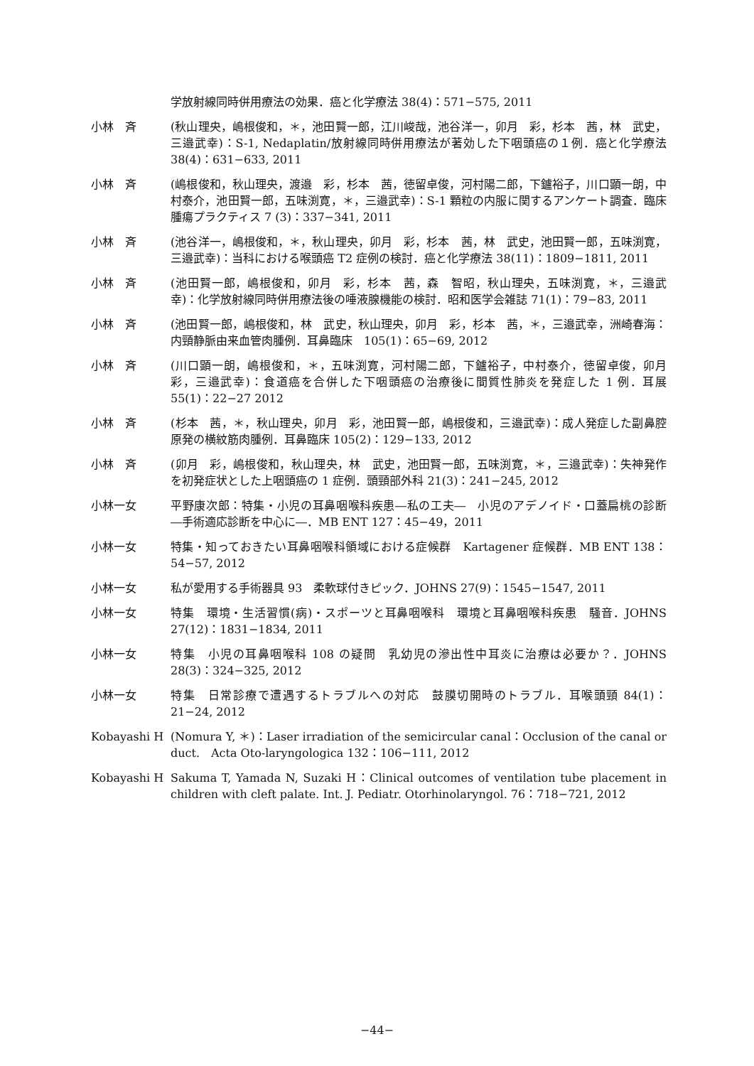学放射線同時併用療法の効果．癌と化学療法 38(4)：571−575, 2011
小林　斉 (秋山理央，嶋根俊和，＊，池田賢一郎，江川峻哉，池谷洋一，卯月　彩，杉本　茜，林　武史，三邉武幸)：S-1, Nedaplatin/放射線同時併用療法が著効した下咽頭癌の１例．癌と化学療法 38(4)：631−633, 2011
小林　斉 (嶋根俊和，秋山理央，渡邉　彩，杉本　茜，徳留卓俊，河村陽二郎，下鑪裕子，川口顕一朗，中村泰介，池田賢一郎，五味渕寛，＊，三邉武幸)：S-1 顆粒の内服に関するアンケート調査．臨床腫瘍プラクティス 7 (3)：337−341, 2011
小林　斉 (池谷洋一，嶋根俊和，＊，秋山理央，卯月　彩，杉本　茜，林　武史，池田賢一郎，五味渕寛，三邉武幸)：当科における喉頭癌 T2 症例の検討．癌と化学療法 38(11)：1809−1811, 2011
小林　斉 (池田賢一郎，嶋根俊和，卯月　彩，杉本　茜，森　智昭，秋山理央，五味渕寛，＊，三邉武幸)：化学放射線同時併用療法後の唾液腺機能の検討．昭和医学会雑誌 71(1)：79−83, 2011
小林　斉 (池田賢一郎，嶋根俊和，林　武史，秋山理央，卯月　彩，杉本　茜，＊，三邉武幸，洲崎春海：内頸静脈由来血管肉腫例．耳鼻臨床　105(1)：65−69, 2012
小林　斉 (川口顕一朗，嶋根俊和，＊，五味渕寛，河村陽二郎，下鑪裕子，中村泰介，徳留卓俊，卯月　彩，三邉武幸)：食道癌を合併した下咽頭癌の治療後に間質性肺炎を発症した 1 例．耳展 55(1)：22−27 2012
小林　斉 (杉本　茜，＊，秋山理央，卯月　彩，池田賢一郎，嶋根俊和，三邉武幸)：成人発症した副鼻腔原発の横紋筋肉腫例．耳鼻臨床 105(2)：129−133, 2012
小林　斉 (卯月　彩，嶋根俊和，秋山理央，林　武史，池田賢一郎，五味渕寛，＊，三邉武幸)：失神発作を初発症状とした上咽頭癌の 1 症例．頭頸部外科 21(3)：241−245, 2012
小林一女 平野康次郎：特集・小児の耳鼻咽喉科疾患―私の工夫―　小児のアデノイド・口蓋扁桃の診断　―手術適応診断を中心に―．MB ENT 127：45−49，2011
小林一女 特集・知っておきたい耳鼻咽喉科領域における症候群　Kartagener 症候群．MB ENT 138：54−57, 2012
小林一女 私が愛用する手術器具 93　柔軟球付きピック．JOHNS 27(9)：1545−1547, 2011
小林一女 特集　環境・生活習慣(病)・スポーツと耳鼻咽喉科　環境と耳鼻咽喉科疾患　騒音．JOHNS 27(12)：1831−1834, 2011
小林一女 特集　小児の耳鼻咽喉科 108 の疑問　乳幼児の滲出性中耳炎に治療は必要か？．JOHNS 28(3)：324−325, 2012
小林一女 特集　日常診療で遭遇するトラブルへの対応　鼓膜切開時のトラブル．耳喉頭頸 84(1)：21−24, 2012
Kobayashi H (Nomura Y, ＊)：Laser irradiation of the semicircular canal：Occlusion of the canal or duct.　Acta Oto-laryngologica 132：106−111, 2012
Kobayashi H Sakuma T, Yamada N, Suzaki H：Clinical outcomes of ventilation tube placement in children with cleft palate. Int. J. Pediatr. Otorhinolaryngol. 76：718−721, 2012
−44−